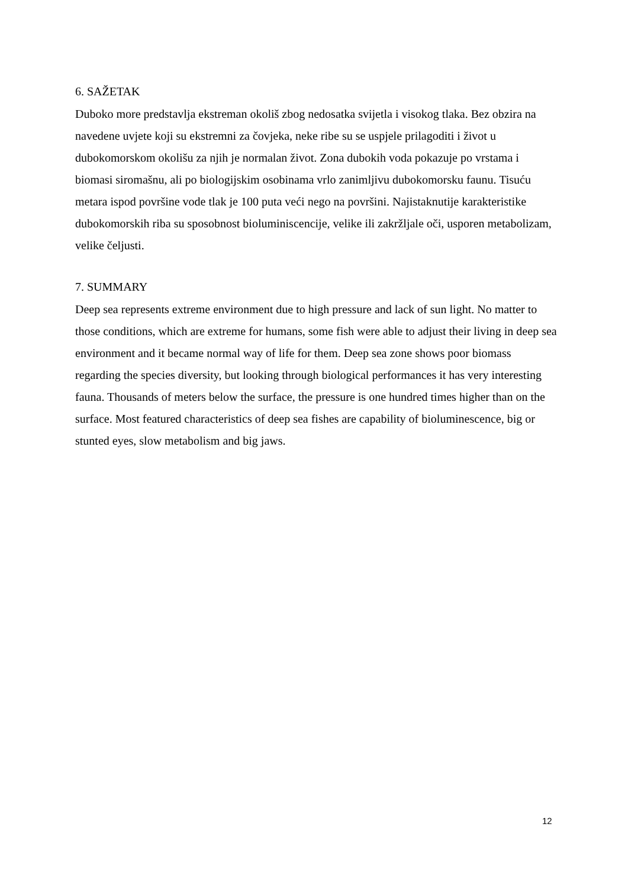6. SAŽETAK
Duboko more predstavlja ekstreman okoliš zbog nedosatka svijetla i visokog tlaka. Bez obzira na navedene uvjete koji su ekstremni za čovjeka, neke ribe su se uspjele prilagoditi i život u dubokomorskom okolišu za njih je normalan život. Zona dubokih voda pokazuje po vrstama i biomasi siromašnu, ali po biologijskim osobinama vrlo zanimljivu dubokomorsku faunu. Tisuću metara ispod površine vode tlak je 100 puta veći nego na površini. Najistaknutije karakteristike dubokomorskih riba su sposobnost bioluminiscencije, velike ili zakržljale oči, usporen metabolizam, velike čeljusti.
7. SUMMARY
Deep sea represents extreme environment due to high pressure and lack of sun light. No matter to those conditions, which are extreme for humans, some fish were able to adjust their living in deep sea environment and it became normal way of life for them. Deep sea zone shows poor biomass regarding the species diversity, but looking through biological performances it has very interesting fauna. Thousands of meters below the surface, the pressure is one hundred times higher than on the surface. Most featured characteristics of deep sea fishes are capability of bioluminescence, big or stunted eyes, slow metabolism and big jaws.
12